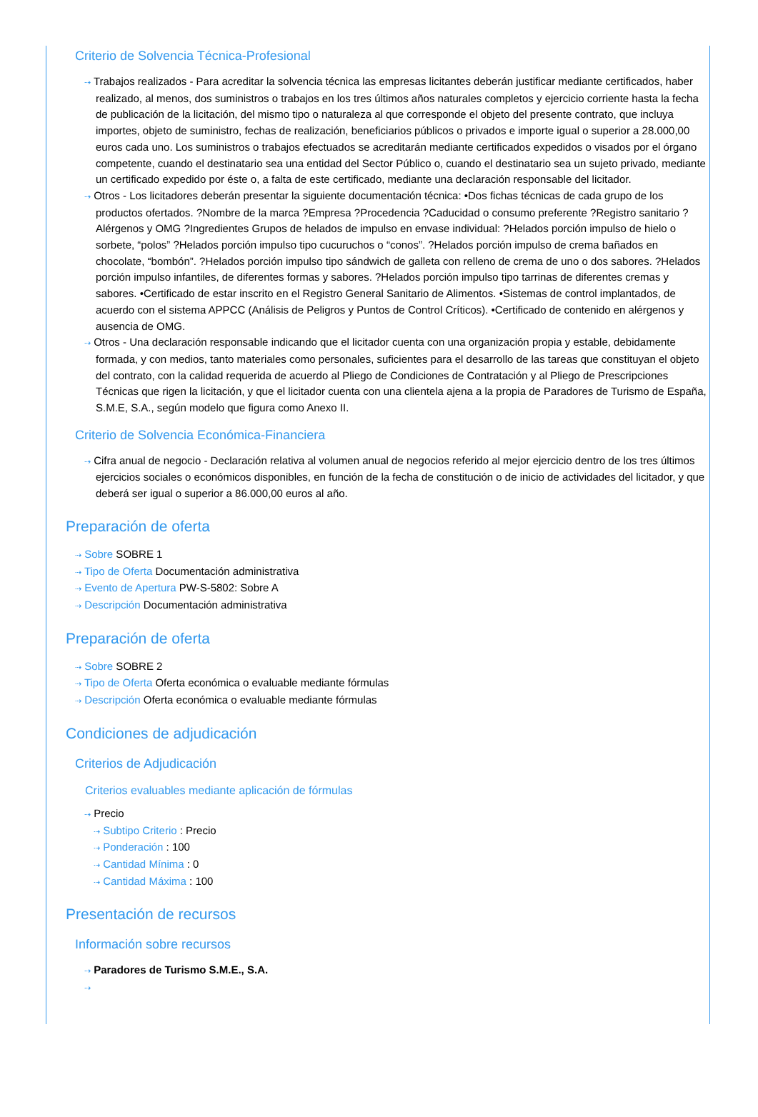Criterio de Solvencia Técnica-Profesional
⇢ Trabajos realizados - Para acreditar la solvencia técnica las empresas licitantes deberán justificar mediante certificados, haber realizado, al menos, dos suministros o trabajos en los tres últimos años naturales completos y ejercicio corriente hasta la fecha de publicación de la licitación, del mismo tipo o naturaleza al que corresponde el objeto del presente contrato, que incluya importes, objeto de suministro, fechas de realización, beneficiarios públicos o privados e importe igual o superior a 28.000,00 euros cada uno. Los suministros o trabajos efectuados se acreditarán mediante certificados expedidos o visados por el órgano competente, cuando el destinatario sea una entidad del Sector Público o, cuando el destinatario sea un sujeto privado, mediante un certificado expedido por éste o, a falta de este certificado, mediante una declaración responsable del licitador.
⇢ Otros - Los licitadores deberán presentar la siguiente documentación técnica: •Dos fichas técnicas de cada grupo de los productos ofertados. ?Nombre de la marca ?Empresa ?Procedencia ?Caducidad o consumo preferente ?Registro sanitario ?Alérgenos y OMG ?Ingredientes Grupos de helados de impulso en envase individual: ?Helados porción impulso de hielo o sorbete, “polos” ?Helados porción impulso tipo cucuruchos o “conos”. ?Helados porción impulso de crema bañados en chocolate, “bombón”. ?Helados porción impulso tipo sándwich de galleta con relleno de crema de uno o dos sabores. ?Helados porción impulso infantiles, de diferentes formas y sabores. ?Helados porción impulso tipo tarrinas de diferentes cremas y sabores. •Certificado de estar inscrito en el Registro General Sanitario de Alimentos. •Sistemas de control implantados, de acuerdo con el sistema APPCC (Análisis de Peligros y Puntos de Control Críticos). •Certificado de contenido en alérgenos y ausencia de OMG.
⇢ Otros - Una declaración responsable indicando que el licitador cuenta con una organización propia y estable, debidamente formada, y con medios, tanto materiales como personales, suficientes para el desarrollo de las tareas que constituyan el objeto del contrato, con la calidad requerida de acuerdo al Pliego de Condiciones de Contratación y al Pliego de Prescripciones Técnicas que rigen la licitación, y que el licitador cuenta con una clientela ajena a la propia de Paradores de Turismo de España, S.M.E, S.A., según modelo que figura como Anexo II.
Criterio de Solvencia Económica-Financiera
⇢ Cifra anual de negocio - Declaración relativa al volumen anual de negocios referido al mejor ejercicio dentro de los tres últimos ejercicios sociales o económicos disponibles, en función de la fecha de constitución o de inicio de actividades del licitador, y que deberá ser igual o superior a 86.000,00 euros al año.
Preparación de oferta
⇢ Sobre SOBRE 1
⇢ Tipo de Oferta Documentación administrativa
⇢ Evento de Apertura PW-S-5802: Sobre A
⇢ Descripción Documentación administrativa
Preparación de oferta
⇢ Sobre SOBRE 2
⇢ Tipo de Oferta Oferta económica o evaluable mediante fórmulas
⇢ Descripción Oferta económica o evaluable mediante fórmulas
Condiciones de adjudicación
Criterios de Adjudicación
Criterios evaluables mediante aplicación de fórmulas
⇢ Precio
⇢ Subtipo Criterio : Precio
⇢ Ponderación : 100
⇢ Cantidad Mínima : 0
⇢ Cantidad Máxima : 100
Presentación de recursos
Información sobre recursos
⇢ Paradores de Turismo S.M.E., S.A.
⇢